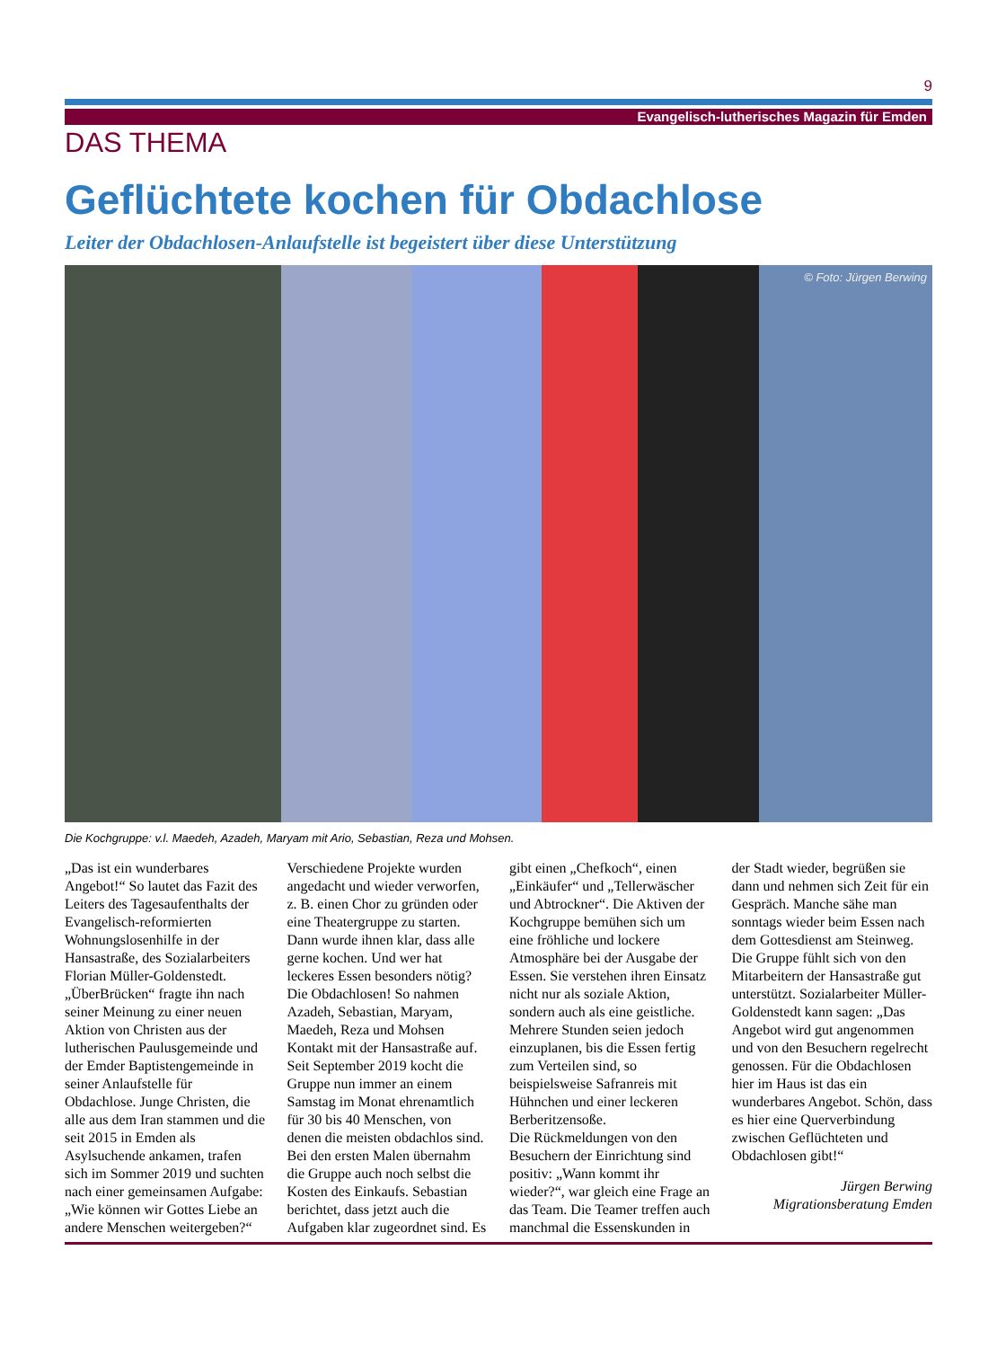9
Evangelisch-lutherisches Magazin für Emden
DAS THEMA
Geflüchtete kochen für Obdachlose
Leiter der Obdachlosen-Anlaufstelle ist begeistert über diese Unterstützung
© Foto: Jürgen Berwing
Die Kochgruppe: v.l. Maedeh, Azadeh, Maryam mit Ario, Sebastian, Reza und Mohsen.
„Das ist ein wunderbares Angebot!“ So lautet das Fazit des Leiters des Tagesaufenthalts der Evangelisch-reformierten Wohnungslosenhilfe in der Hansastraße, des Sozialarbeiters Florian Müller-Goldenstedt. „ÜberBrücken“ fragte ihn nach seiner Meinung zu einer neuen Aktion von Christen aus der lutherischen Paulusgemeinde und der Emder Baptistengemeinde in seiner Anlaufstelle für Obdachlose. Junge Christen, die alle aus dem Iran stammen und die seit 2015 in Emden als Asylsuchende ankamen, trafen sich im Sommer 2019 und suchten nach einer gemeinsamen Aufgabe: „Wie können wir Gottes Liebe an andere Menschen weitergeben?“
Verschiedene Projekte wurden angedacht und wieder verworfen, z. B. einen Chor zu gründen oder eine Theatergruppe zu starten. Dann wurde ihnen klar, dass alle gerne kochen. Und wer hat leckeres Essen besonders nötig? Die Obdachlosen! So nahmen Azadeh, Sebastian, Maryam, Maedeh, Reza und Mohsen Kontakt mit der Hansastraße auf.
Seit September 2019 kocht die Gruppe nun immer an einem Samstag im Monat ehrenamtlich für 30 bis 40 Menschen, von denen die meisten obdachlos sind. Bei den ersten Malen übernahm die Gruppe auch noch selbst die Kosten des Einkaufs. Sebastian berichtet, dass jetzt auch die Aufgaben klar zugeordnet sind. Es gibt einen „Chefkoch“, einen „Einkäufer“ und „Tellerwäscher und Abtrockner“. Die Aktiven der Kochgruppe bemühen sich um eine fröhliche und lockere Atmosphäre bei der Ausgabe der Essen. Sie verstehen ihren Einsatz nicht nur als soziale Aktion, sondern auch als eine geistliche. Mehrere Stunden seien jedoch einzuplanen, bis die Essen fertig zum Verteilen sind, so beispielsweise Safranreis mit Hühnchen und einer leckeren Berberitzensoße.
Die Rückmeldungen von den Besuchern der Einrichtung sind positiv: „Wann kommt ihr wieder?“, war gleich eine Frage an das Team. Die Teamer treffen auch manchmal die Essenskunden in der Stadt wieder, begrüßen sie dann und nehmen sich Zeit für ein Gespräch. Manche sähe man sonntags wieder beim Essen nach dem Gottesdienst am Steinweg.
Die Gruppe fühlt sich von den Mitarbeitern der Hansastraße gut unterstützt. Sozialarbeiter Müller-Goldenstedt kann sagen: „Das Angebot wird gut angenommen und von den Besuchern regelrecht genossen. Für die Obdachlosen hier im Haus ist das ein wunderbares Angebot. Schön, dass es hier eine Querverbindung zwischen Geflüchteten und Obdachlosen gibt!“
Jürgen Berwing
Migrationsberatung Emden